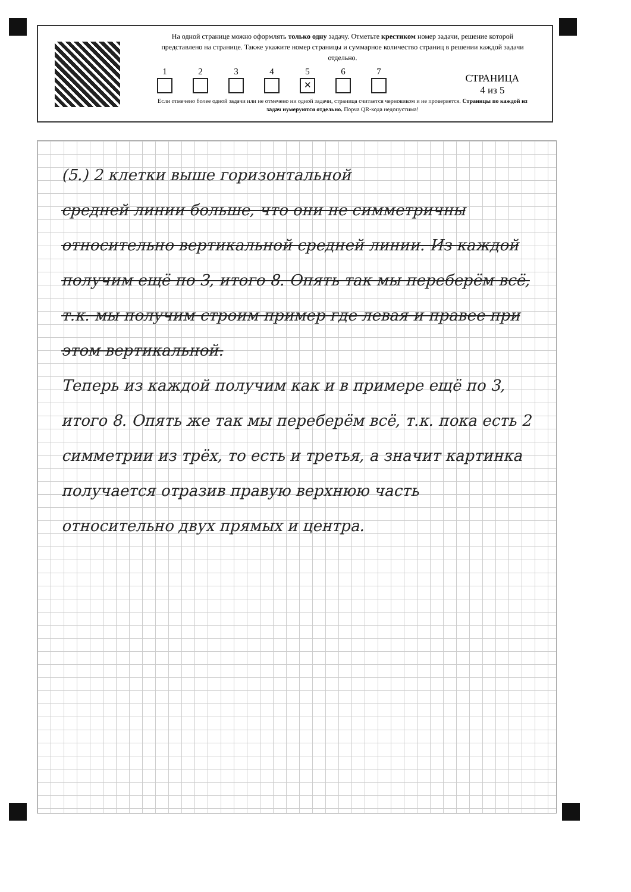На одной странице можно оформлять только одну задачу. Отметьте крестиком номер задачи, решение которой представлено на странице. Также укажите номер страницы и суммарное количество страниц в решении каждой задачи отдельно.
1 2 3 4 5
✕
6 7
СТРАНИЦА
4 из 5
Если отмечено более одной задачи или не отмечено ни одной задачи, страница считается черновиком и не проверяется. Страницы по каждой из задач нумеруются отдельно. Порча QR-кода недопустима!
(5.) 2 клетки выше горизонтальной
средней линии больше, что они не симметричны относительно вертикальной средней линии. Из каждой получим ещё по 3, итого 8. Опять так мы переберём всё, т.к. мы получим строим пример где левая и правее при этом вертикальной.
Теперь из каждой получим как и в примере ещё по 3, итого 8. Опять же так мы переберём всё, т.к. пока есть 2 симметрии из трёх, то есть и третья, а значит картинка получается отразив правую верхнюю часть относительно двух прямых и центра.